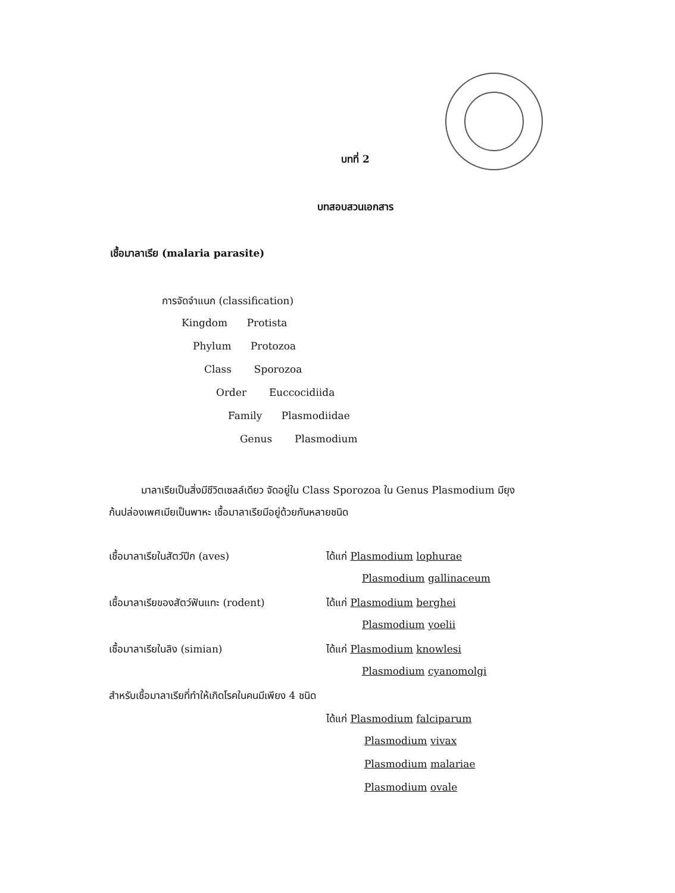บทที่ 2
บทสอบสวนเอกสาร
เชื้อมาลาเรีย (malaria parasite)
การจัดจำแนก (classification)
Kingdom Protista
Phylum Protozoa
Class Sporozoa
Order Euccocidiida
Family Plasmodiidae
Genus Plasmodium
มาลาเรียเป็นสิ่งมีชีวิตเซลล์เดียว จัดอยู่ใน Class Sporozoa ใน Genus Plasmodium มียุงก้นปล่องเพศเมียเป็นพาหะ เชื้อมาลาเรียมีอยู่ด้วยกันหลายชนิด
เชื้อมาลาเรียในสัตว์ปีก (aves) ได้แก่ Plasmodium lophurae
Plasmodium gallinaceum
เชื้อมาลาเรียของสัตว์ฟันแทะ (rodent)
ได้แก่ Plasmodium berghei
Plasmodium yoelii
เชื้อมาลาเรียในลิง (simian) ได้แก่ Plasmodium knowlesi
Plasmodium cyanomolgi
สำหรับเชื้อมาลาเรียที่ทำให้เกิดโรคในคนมีเพียง 4 ชนิด
ได้แก่ Plasmodium falciparum
Plasmodium vivax
Plasmodium malariae
Plasmodium ovale